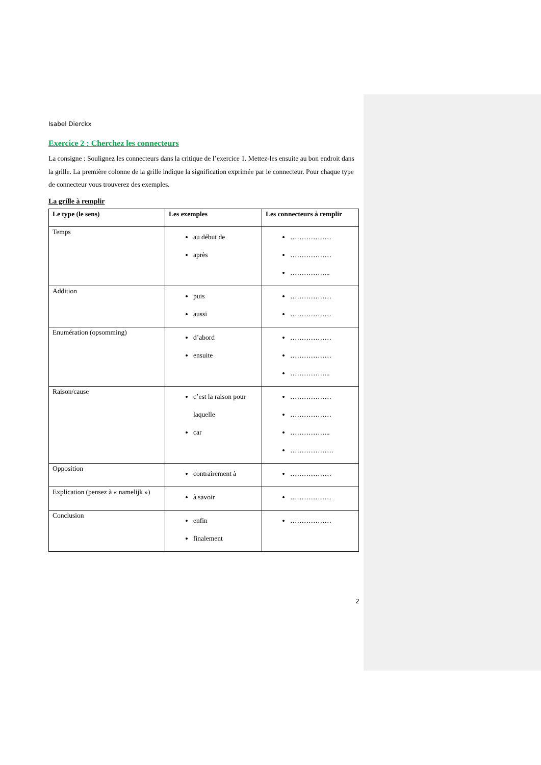Isabel Dierckx
Exercice 2 : Cherchez les connecteurs
La consigne : Soulignez les connecteurs dans la critique de l’exercice 1. Mettez-les ensuite au bon endroit dans la grille. La première colonne de la grille indique la signification exprimée par le connecteur. Pour chaque type de connecteur vous trouverez des exemples.
La grille à remplir
| Le type (le sens) | Les exemples | Les connecteurs à remplir |
| --- | --- | --- |
| Temps | au début de après | ……………… ……………… ……………... |
| Addition | puis aussi | ……………… ……………… |
| Enumération (opsomming) | d’abord ensuite | ……………… ……………… ……………... |
| Raison/cause | c’est la raison pour laquelle car | ……………… ……………… ……………... ………………. |
| Opposition | contrairement à | ……………… |
| Explication (pensez à « namelijk ») | à savoir | ……………… |
| Conclusion | enfin finalement | ……………… |
2